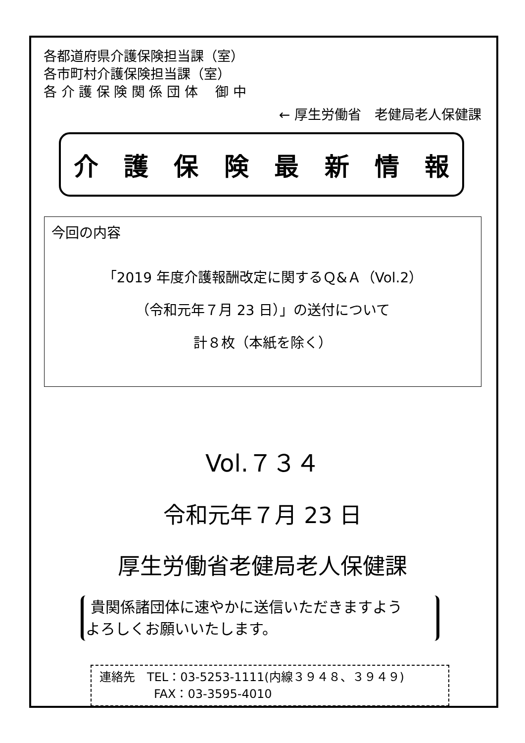各都道府県介護保険担当課（室）
各市町村介護保険担当課（室）
各 介 護 保 険 関 係 団 体　 御 中
← 厚生労働省　老健局老人保健課
介護保険最新情報
今回の内容
「2019 年度介護報酬改定に関するＱ&Ａ（Vol.2）
（令和元年７月 23 日）」の送付について
計８枚（本紙を除く）
Vol.７３４
令和元年７月 23 日
厚生労働省老健局老人保健課
貴関係諸団体に速やかに送信いただきますよう
よろしくお願いいたします。
連絡先　TEL：03-5253-1111(内線３９４８、３９４９)
FAX：03-3595-4010